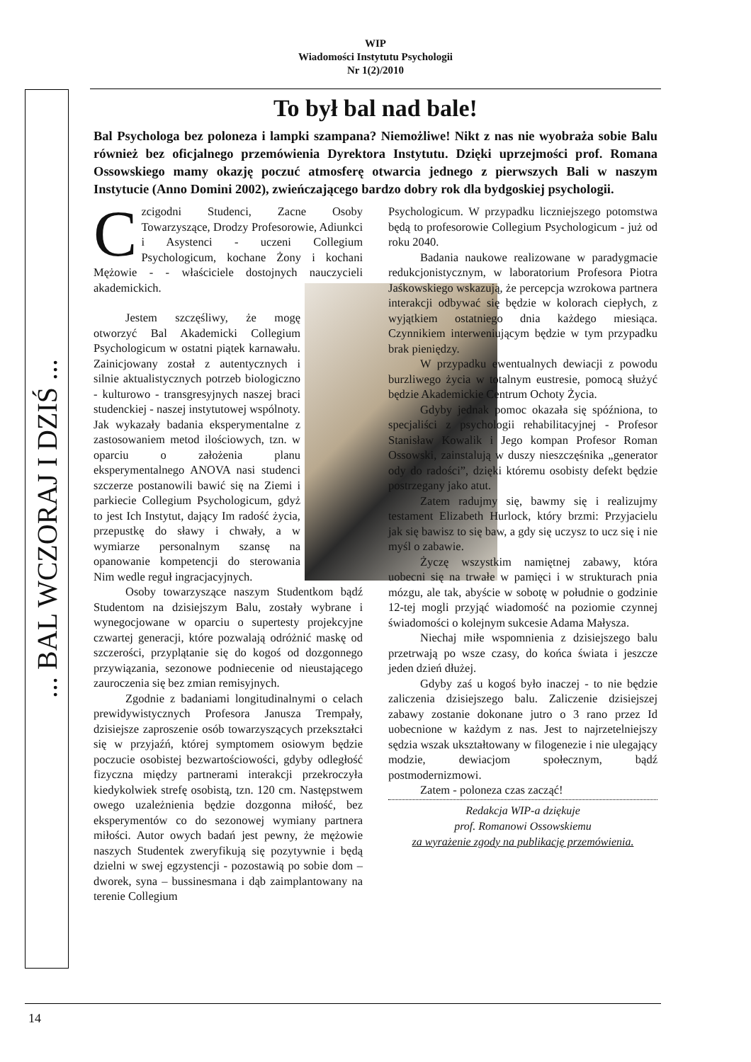WIP
Wiadomości Instytutu Psychologii
Nr 1(2)/2010
... BAL WCZORAJ I DZIŚ ...
To był bal nad bale!
Bal Psychologa bez poloneza i lampki szampana? Niemożliwe! Nikt z nas nie wyobraża sobie Balu również bez oficjalnego przemówienia Dyrektora Instytutu. Dzięki uprzejmości prof. Romana Ossowskiego mamy okazję poczuć atmosferę otwarcia jednego z pierwszych Bali w naszym Instytucie (Anno Domini 2002), zwieńczającego bardzo dobry rok dla bydgoskiej psychologii.
Czcigodni Studenci, Zacne Osoby Towarzyszące, Drodzy Profesorowie, Adiunkci i Asystenci - uczeni Collegium Psychologicum, kochane Żony i kochani Mężowie - - właściciele dostojnych nauczycieli akademickich.
Jestem szczęśliwy, że mogę otworzyć Bal Akademicki Collegium Psychologicum w ostatni piątek karnawału. Zainicjowany został z autentycznych i silnie aktualistycznych potrzeb biologiczno - kulturowo - transgresyjnych naszej braci studenckiej - naszej instytutowej wspólnoty. Jak wykazały badania eksperymentalne z zastosowaniem metod ilościowych, tzn. w oparciu o założenia planu eksperymentalnego ANOVA nasi studenci szczerze postanowili bawić się na Ziemi i parkiecie Collegium Psychologicum, gdyż to jest Ich Instytut, dający Im radość życia, przepustkę do sławy i chwały, a w wymiarze personalnym szansę na opanowanie kompetencji do sterowania Nim wedle reguł ingracjacyjnych.
Osoby towarzyszące naszym Studentkom bądź Studentom na dzisiejszym Balu, zostały wybrane i wynegocjowane w oparciu o supertesty projekcyjne czwartej generacji, które pozwalają odróżnić maskę od szczerości, przyplątanie się do kogoś od dozgonnego przywiązania, sezonowe podniecenie od nieustającego zauroczenia się bez zmian remisyjnych.
Zgodnie z badaniami longitudinalnymi o celach prewidywistycznych Profesora Janusza Trempały, dzisiejsze zaproszenie osób towarzyszących przekształci się w przyjaźń, której symptomem osiowym będzie poczucie osobistej bezwartościowości, gdyby odległość fizyczna między partnerami interakcji przekroczyła kiedykolwiek strefę osobistą, tzn. 120 cm. Następstwem owego uzależnienia będzie dozgonna miłość, bez eksperymentów co do sezonowej wymiany partnera miłości. Autor owych badań jest pewny, że mężowie naszych Studentek zweryfikują się pozytywnie i będą dzielni w swej egzystencji - pozostawią po sobie dom – dworek, syna – bussinesmana i dąb zaimplantowany na terenie Collegium
Psychologicum. W przypadku liczniejszego potomstwa będą to profesorowie Collegium Psychologicum - już od roku 2040.
Badania naukowe realizowane w paradygmacie redukcjonistycznym, w laboratorium Profesora Piotra Jaśkowskiego wskazują, że percepcja wzrokowa partnera interakcji odbywać się będzie w kolorach ciepłych, z wyjątkiem ostatniego dnia każdego miesiąca. Czynnikiem interweniującym będzie w tym przypadku brak pieniędzy.
W przypadku ewentualnych dewiacji z powodu burzliwego życia w totalnym eustresie, pomocą służyć będzie Akademickie Centrum Ochoty Życia.
Gdyby jednak pomoc okazała się spóźniona, to specjaliści z psychologii rehabilitacyjnej - Profesor Stanisław Kowalik i Jego kompan Profesor Roman Ossowski, zainstalują w duszy nieszczęśnika „generator ody do radości”, dzięki któremu osobisty defekt będzie postrzegany jako atut.
Zatem radujmy się, bawmy się i realizujmy testament Elizabeth Hurlock, który brzmi: Przyjacielu jak się bawisz to się baw, a gdy się uczysz to ucz się i nie myśl o zabawie.
Życzę wszystkim namiętnej zabawy, która uobecni się na trwałe w pamięci i w strukturach pnia mózgu, ale tak, abyście w sobotę w południe o godzinie 12-tej mogli przyjąć wiadomość na poziomie czynnej świadomości o kolejnym sukcesie Adama Małysza.
Niechaj miłe wspomnienia z dzisiejszego balu przetrwają po wsze czasy, do końca świata i jeszcze jeden dzień dłużej.
Gdyby zaś u kogoś było inaczej - to nie będzie zaliczenia dzisiejszego balu. Zaliczenie dzisiejszej zabawy zostanie dokonane jutro o 3 rano przez Id uobecnione w każdym z nas. Jest to najrzetelniejszy sędzia wszak ukształtowany w filogenezie i nie ulegający modzie, dewiacjom społecznym, bądź postmodernizmowi.
Zatem - poloneza czas zacząć!
Redakcja WIP-a dziękuje
prof. Romanowi Ossowskiemu
za wyrażenie zgody na publikację przemówienia.
14